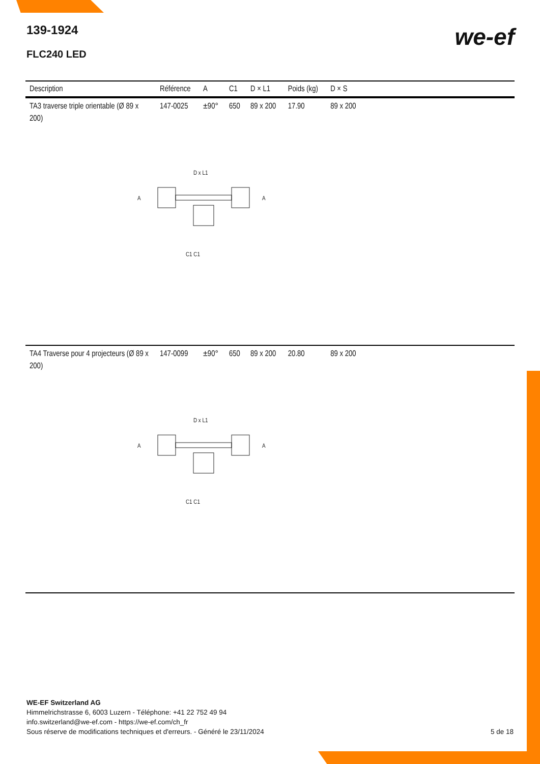139-1924
FLC240 LED
we-ef
| Description | Référence | A | C1 | D × L1 | Poids (kg) | D × S | |
| --- | --- | --- | --- | --- | --- | --- | --- |
| TA3 traverse triple orientable (Ø 89 x 200) | 147-0025 | ±90° | 650 | 89 x 200 | 17.90 | 89 x 200 | |
| D x L1 A A C1 C1 | | | | | | | |
| TA4 Traverse pour 4 projecteurs (Ø 89 x 200) | 147-0099 | ±90° | 650 | 89 x 200 | 20.80 | 89 x 200 | |
| D x L1 A A C1 C1 | | | | | | | |
WE-EF Switzerland AG
Himmelrichstrasse 6, 6003 Luzern - Téléphone: +41 22 752 49 94
info.switzerland@we-ef.com - https://we-ef.com/ch_fr
Sous réserve de modifications techniques et d'erreurs. - Généré le 23/11/2024
5 de 18